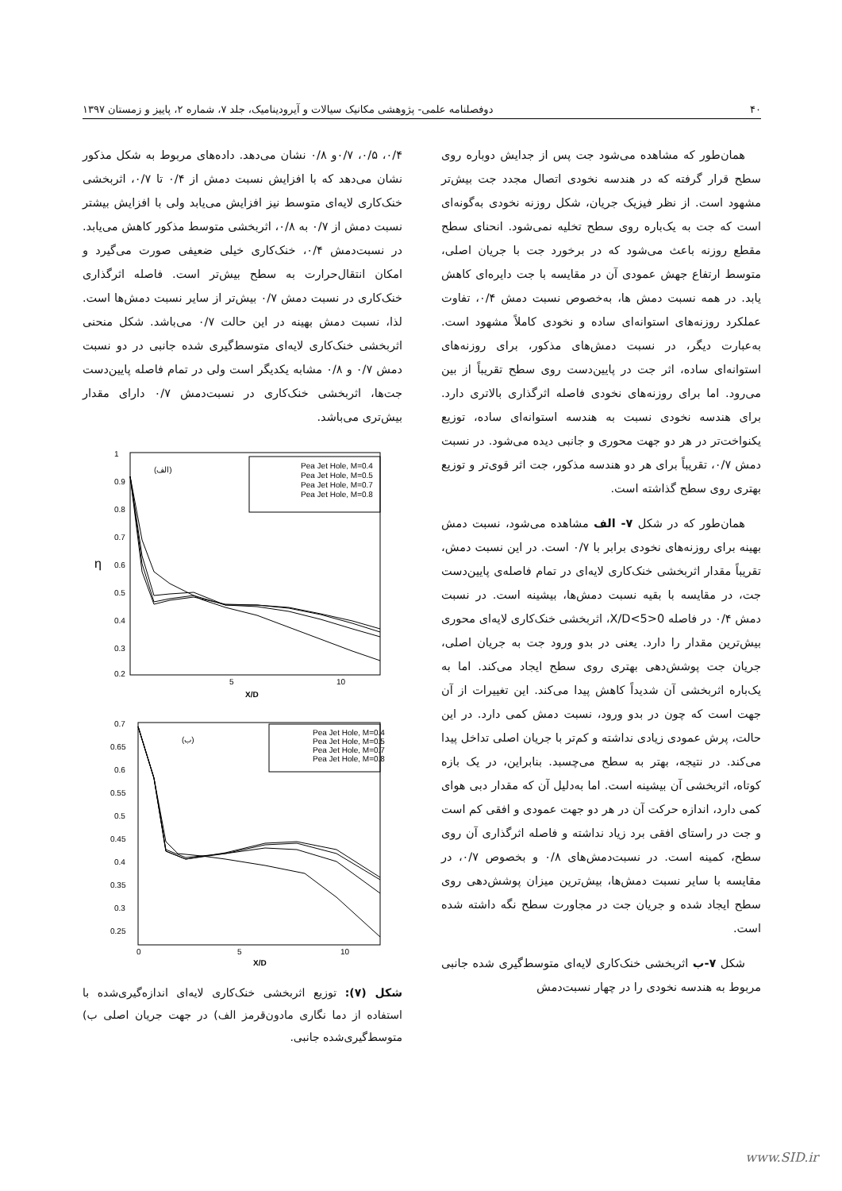۴۰ دوفصلنامه علمی- پژوهشی مکانیک سیالات و آیرودینامیک، جلد ۷، شماره ۲، پاییز و زمستان ۱۳۹۷
همان‌طور که مشاهده می‌شود جت پس از جدایش دوباره روی سطح قرار گرفته که در هندسه نخودی اتصال مجدد جت بیش‌تر مشهود است. از نظر فیزیک جریان، شکل روزنه نخودی به‌گونه‌ای است که جت به یک‌باره روی سطح تخلیه نمی‌شود. انحنای سطح مقطع روزنه باعث می‌شود که در برخورد جت با جریان اصلی، متوسط ارتفاع جهش عمودی آن در مقایسه با جت دایره‌ای کاهش یابد. در همه نسبت دمش ها، به‌خصوص نسبت دمش ۰/۴، تفاوت عملکرد روزنه‌های استوانه‌ای ساده و نخودی کاملاً مشهود است. به‌عبارت دیگر، در نسبت دمش‌های مذکور، برای روزنه‌های استوانه‌ای ساده، اثر جت در پایین‌دست روی سطح تقریباً از بین می‌رود. اما برای روزنه‌های نخودی فاصله اثرگذاری بالاتری دارد. برای هندسه نخودی نسبت به هندسه استوانه‌ای ساده، توزیع یکنواخت‌تر در هر دو جهت محوری و جانبی دیده می‌شود. در نسبت دمش ۰/۷، تقریباً برای هر دو هندسه مذکور، جت اثر قوی‌تر و توزیع بهتری روی سطح گذاشته است.
همان‌طور که در شکل ۷- الف مشاهده می‌شود، نسبت دمش بهینه برای روزنه‌های نخودی برابر با ۰/۷ است. در این نسبت دمش، تقریباً مقدار اثربخشی خنک‌کاری لایه‌ای در تمام فاصله‌ی پایین‌دست جت، در مقایسه با بقیه نسبت دمش‌ها، بیشینه است. در نسبت دمش ۰/۴ در فاصله 0<X/D<5، اثربخشی خنک‌کاری لایه‌ای محوری بیش‌ترین مقدار را دارد. یعنی در بدو ورود جت به جریان اصلی، جریان جت پوشش‌دهی بهتری روی سطح ایجاد می‌کند. اما به یک‌باره اثربخشی آن شدیداً کاهش پیدا می‌کند. این تغییرات از آن جهت است که چون در بدو ورود، نسبت دمش کمی دارد. در این حالت، پرش عمودی زیادی نداشته و کم‌تر با جریان اصلی تداخل پیدا می‌کند. در نتیجه، بهتر به سطح می‌چسبد. بنابراین، در یک بازه کوتاه، اثربخشی آن بیشینه است. اما به‌دلیل آن که مقدار دبی هوای کمی دارد، اندازه حرکت آن در هر دو جهت عمودی و افقی کم است و جت در راستای افقی برد زیاد نداشته و فاصله اثرگذاری آن روی سطح، کمینه است. در نسبت‌دمش‌های ۰/۸ و بخصوص ۰/۷، در مقایسه با سایر نسبت دمش‌ها، بیش‌ترین میزان پوشش‌دهی روی سطح ایجاد شده و جریان جت در مجاورت سطح نگه داشته شده است.
شکل ۷-ب اثربخشی خنک‌کاری لایه‌ای متوسط‌گیری شده جانبی مربوط به هندسه نخودی را در چهار نسبت‌دمش
۰/۴، ۰/۵، ۰/۷و ۰/۸ نشان می‌دهد. داده‌های مربوط به شکل مذکور نشان می‌دهد که با افزایش نسبت دمش از ۰/۴ تا ۰/۷، اثربخشی خنک‌کاری لایه‌ای متوسط نیز افزایش می‌یابد ولی با افزایش بیشتر نسبت دمش از ۰/۷ به ۰/۸، اثربخشی متوسط مذکور کاهش می‌یابد. در نسبت‌دمش ۰/۴، خنک‌کاری خیلی ضعیفی صورت می‌گیرد و امکان انتقال‌حرارت به سطح بیش‌تر است. فاصله اثرگذاری خنک‌کاری در نسبت دمش ۰/۷ بیش‌تر از سایر نسبت دمش‌ها است. لذا، نسبت دمش بهینه در این حالت ۰/۷ می‌باشد. شکل منحنی اثربخشی خنک‌کاری لایه‌ای متوسط‌گیری شده جانبی در دو نسبت دمش ۰/۷ و ۰/۸ مشابه یکدیگر است ولی در تمام فاصله پایین‌دست جت‌ها، اثربخشی خنک‌کاری در نسبت‌دمش ۰/۷ دارای مقدار بیش‌تری می‌باشد.
1
0.9
0.8
0.7
0.6
0.5
0.4
0.3
0.2
η
5
10
X/D
(الف)
Pea Jet Hole, M=0.4
Pea Jet Hole, M=0.5
Pea Jet Hole, M=0.7
Pea Jet Hole, M=0.8
0.7
0.65
0.6
0.55
0.5
0.45
0.4
0.35
0.3
0.25
0
5
10
X/D
(ب)
Pea Jet Hole, M=0.4
Pea Jet Hole, M=0.5
Pea Jet Hole, M=0.7
Pea Jet Hole, M=0.8
شکل (۷): توزیع اثربخشی خنک‌کاری لایه‌ای اندازه‌گیری‌شده با استفاده از دما نگاری مادون‌قرمز الف) در جهت جریان اصلی ب) متوسط‌گیری‌شده جانبی.
www.SID.ir